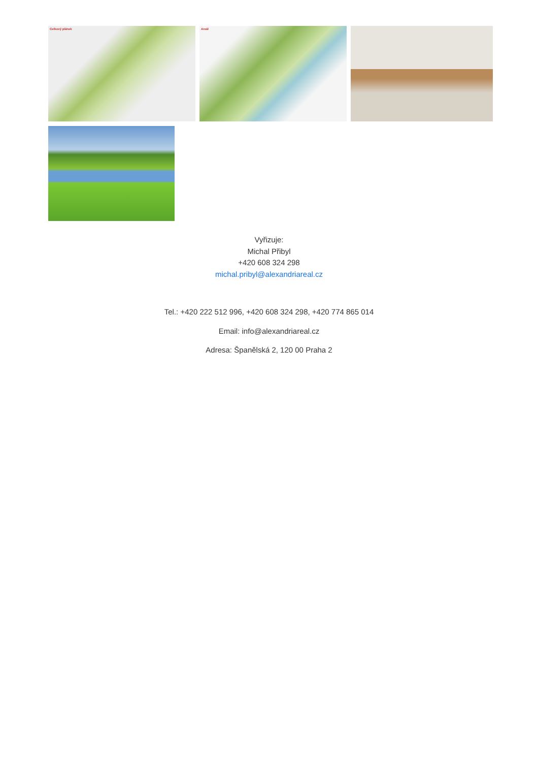Celkový plánek Areál
Vyřizuje:
Michal Přibyl
+420 608 324 298
michal.pribyl@alexandriareal.cz
Tel.: +420 222 512 996, +420 608 324 298, +420 774 865 014
Email: info@alexandriareal.cz
Adresa: Španělská 2, 120 00 Praha 2